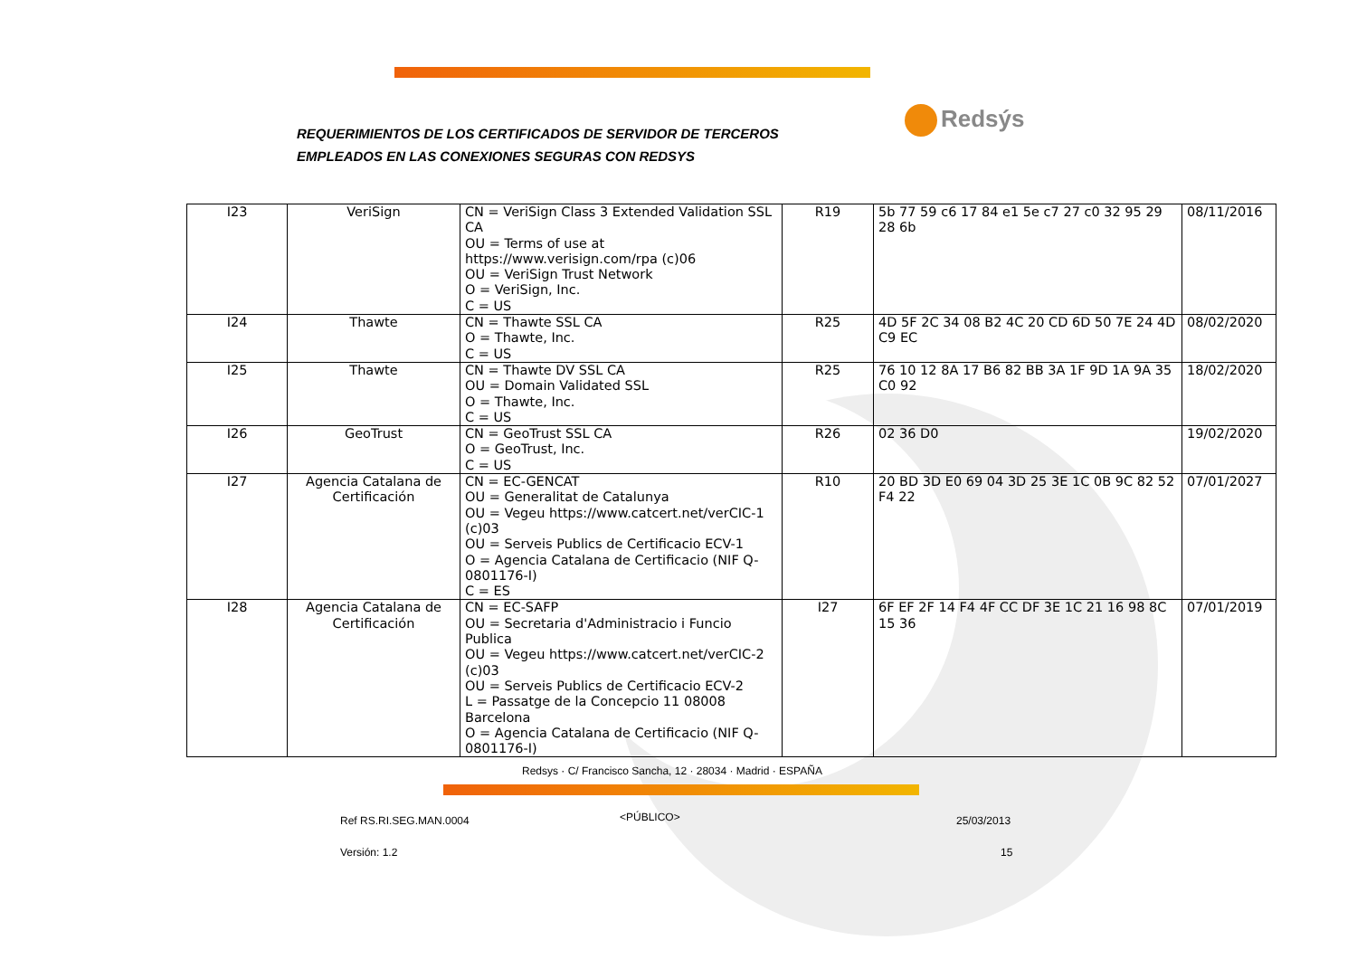REQUERIMIENTOS DE LOS CERTIFICADOS DE SERVIDOR DE TERCEROS
EMPLEADOS EN LAS CONEXIONES SEGURAS CON REDSYS
Redsýs
| I23 | VeriSign | CN = VeriSign Class 3 Extended Validation SSL CA OU = Terms of use at https://www.verisign.com/rpa (c)06 OU = VeriSign Trust Network O = VeriSign, Inc. C = US | R19 | 5b 77 59 c6 17 84 e1 5e c7 27 c0 32 95 29 28 6b | 08/11/2016 |
| I24 | Thawte | CN = Thawte SSL CA O = Thawte, Inc. C = US | R25 | 4D 5F 2C 34 08 B2 4C 20 CD 6D 50 7E 24 4D C9 EC | 08/02/2020 |
| I25 | Thawte | CN = Thawte DV SSL CA OU = Domain Validated SSL O = Thawte, Inc. C = US | R25 | 76 10 12 8A 17 B6 82 BB 3A 1F 9D 1A 9A 35 C0 92 | 18/02/2020 |
| I26 | GeoTrust | CN = GeoTrust SSL CA O = GeoTrust, Inc. C = US | R26 | 02 36 D0 | 19/02/2020 |
| I27 | Agencia Catalana de Certificación | CN = EC-GENCAT OU = Generalitat de Catalunya OU = Vegeu https://www.catcert.net/verCIC-1 (c)03 OU = Serveis Publics de Certificacio ECV-1 O = Agencia Catalana de Certificacio (NIF Q-0801176-I) C = ES | R10 | 20 BD 3D E0 69 04 3D 25 3E 1C 0B 9C 82 52 F4 22 | 07/01/2027 |
| I28 | Agencia Catalana de Certificación | CN = EC-SAFP OU = Secretaria d'Administracio i Funcio Publica OU = Vegeu https://www.catcert.net/verCIC-2 (c)03 OU = Serveis Publics de Certificacio ECV-2 L = Passatge de la Concepcio 11 08008 Barcelona O = Agencia Catalana de Certificacio (NIF Q-0801176-I) | I27 | 6F EF 2F 14 F4 4F CC DF 3E 1C 21 16 98 8C 15 36 | 07/01/2019 |
Redsys · C/ Francisco Sancha, 12 · 28034 · Madrid · ESPAÑA
Ref RS.RI.SEG.MAN.0004 <PÚBLICO> 25/03/2013
Versión: 1.2 15